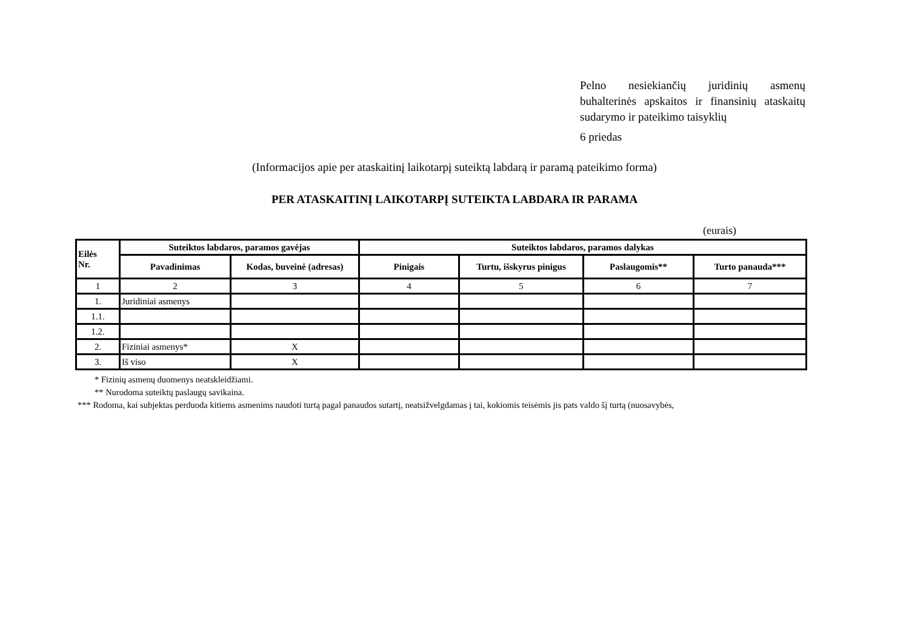Pelno nesiekiančių juridinių asmenų buhalterinės apskaitos ir finansinių ataskaitų sudarymo ir pateikimo taisyklių
6 priedas
(Informacijos apie per ataskaitinį laikotarpį suteiktą labdarą ir paramą pateikimo forma)
PER ATASKAITINĮ LAIKOTARPĮ SUTEIKTA LABDARA IR PARAMA
(eurais)
| Eilės Nr. | Suteiktos labdaros, paramos gavėjas | | Suteiktos labdaros, paramos dalykas | | | |
| --- | --- | --- | --- | --- | --- | --- |
| | Pavadinimas | Kodas, buveinė (adresas) | Pinigais | Turtu, išskyrus pinigus | Paslaugomis** | Turto panauda*** |
| 1 | 2 | 3 | 4 | 5 | 6 | 7 |
| 1. | Juridiniai asmenys | | | | | |
| 1.1. | | | | | | |
| 1.2. | | | | | | |
| 2. | Fiziniai asmenys* | X | | | | |
| 3. | Iš viso | X | | | | |
* Fizinių asmenų duomenys neatskleidžiami.
** Nurodoma suteiktų paslaugų savikaina.
*** Rodoma, kai subjektas perduoda kitiems asmenims naudoti turtą pagal panaudos sutartį, neatsižvelgdamas į tai, kokiomis teisėmis jis pats valdo šį turtą (nuosavybės,